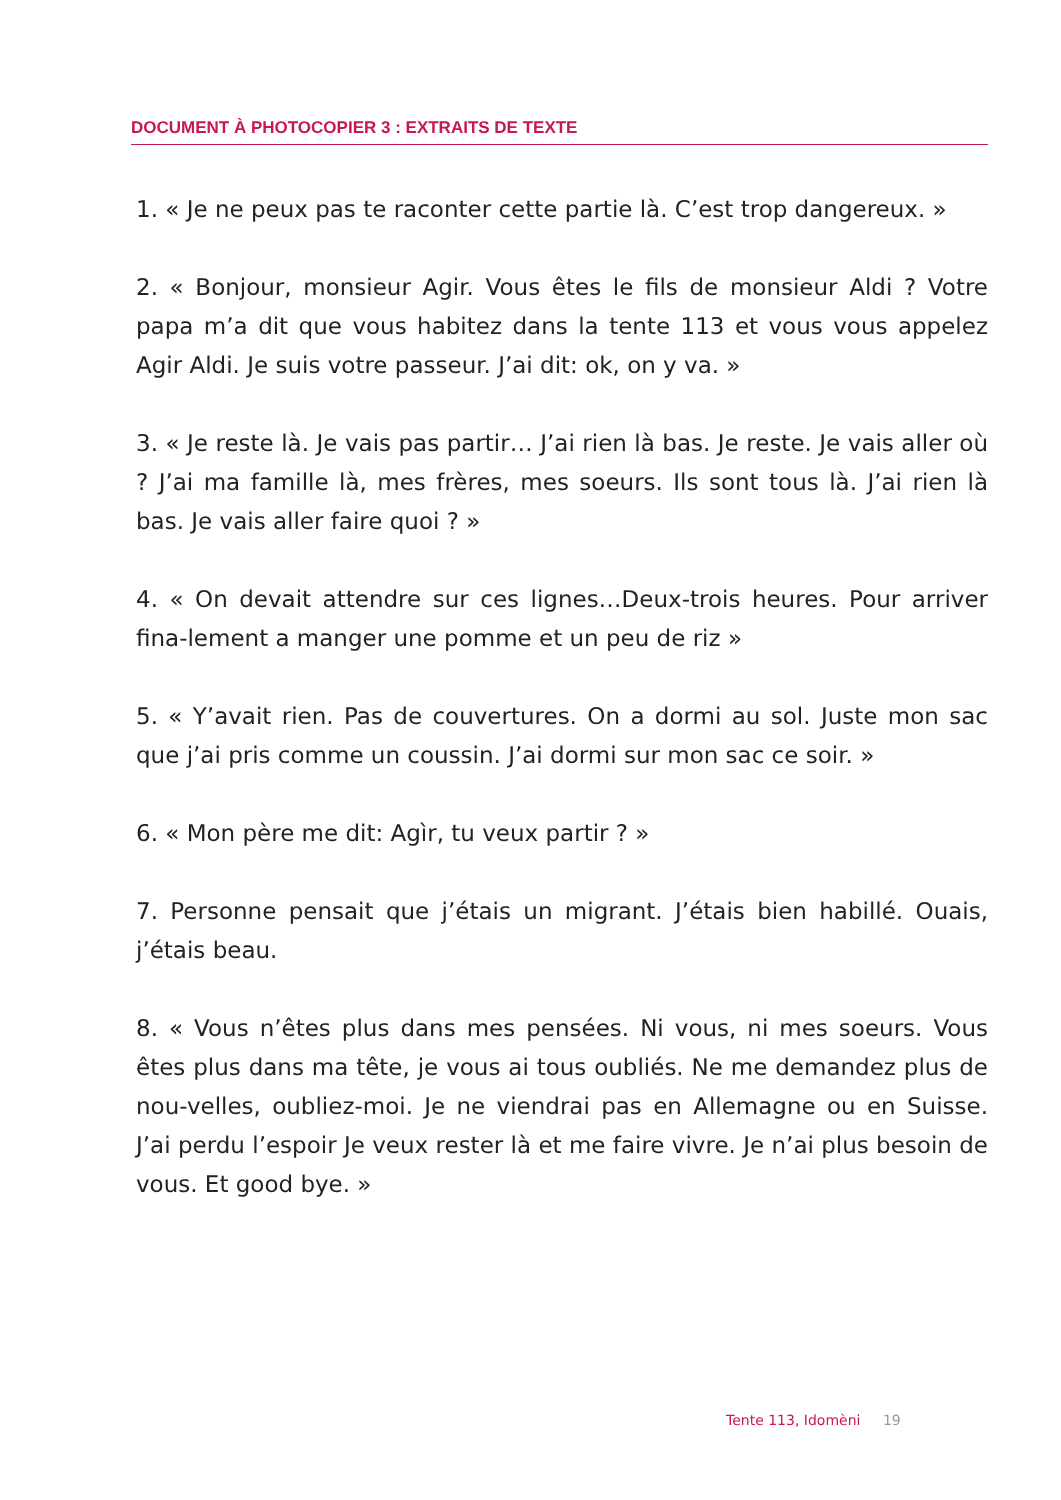DOCUMENT À PHOTOCOPIER 3 : EXTRAITS DE TEXTE
1. « Je ne peux pas te raconter cette partie là. C’est trop dangereux. »
2. « Bonjour, monsieur Agir. Vous êtes le fils de monsieur Aldi ? Votre papa m’a dit que vous habitez dans la tente 113 et vous vous appelez Agir Aldi. Je suis votre passeur. J’ai dit: ok, on y va. »
3. « Je reste là. Je vais pas partir… J’ai rien là bas. Je reste. Je vais aller où ? J’ai ma famille là, mes frères, mes soeurs. Ils sont tous là. J’ai rien là bas. Je vais aller faire quoi ? »
4. « On devait attendre sur ces lignes…Deux-trois heures. Pour arriver fina-lement a manger une pomme et un peu de riz »
5. « Y’avait rien. Pas de couvertures. On a dormi au sol. Juste mon sac que j’ai pris comme un coussin. J’ai dormi sur mon sac ce soir. »
6. « Mon père me dit: Agìr, tu veux partir ? »
7. Personne pensait que j’étais un migrant. J’étais bien habillé. Ouais, j’étais beau.
8. « Vous n’êtes plus dans mes pensées. Ni vous, ni mes soeurs. Vous êtes plus dans ma tête, je vous ai tous oubliés. Ne me demandez plus de nou-velles, oubliez-moi. Je ne viendrai pas en Allemagne ou en Suisse. J’ai perdu l’espoir Je veux rester là et me faire vivre. Je n’ai plus besoin de vous. Et good bye. »
Tente 113, Idomèni 19